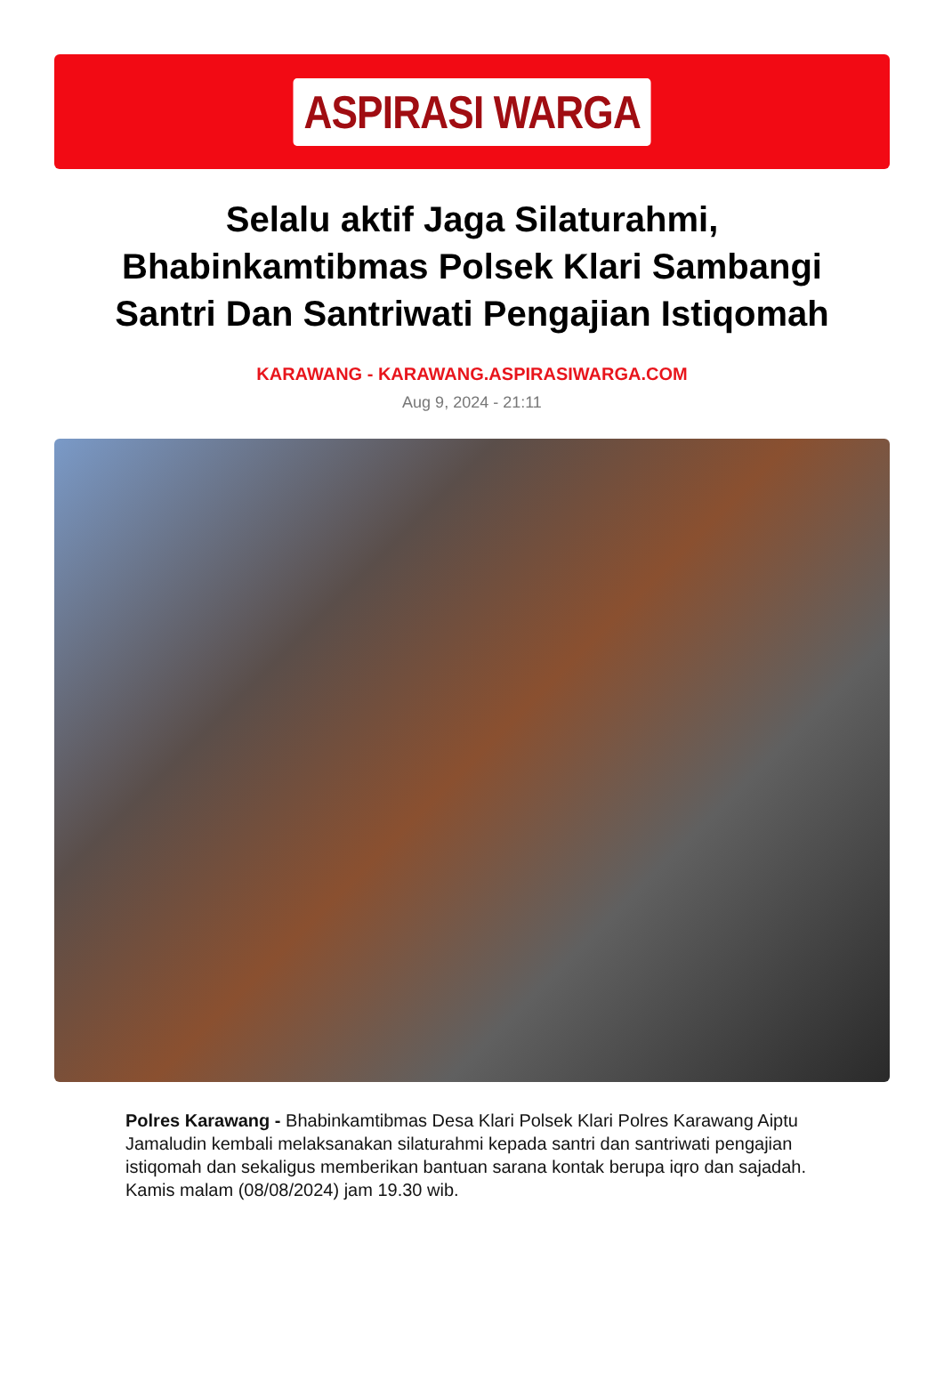ASPIRASI WARGA
Selalu aktif Jaga Silaturahmi, Bhabinkamtibmas Polsek Klari Sambangi Santri Dan Santriwati Pengajian Istiqomah
KARAWANG - KARAWANG.ASPIRASIWARGA.COM
Aug 9, 2024 - 21:11
Polres Karawang - Bhabinkamtibmas Desa Klari Polsek Klari Polres Karawang Aiptu Jamaludin kembali melaksanakan silaturahmi kepada santri dan santriwati pengajian istiqomah dan sekaligus memberikan bantuan sarana kontak berupa iqro dan sajadah. Kamis malam (08/08/2024) jam 19.30 wib.